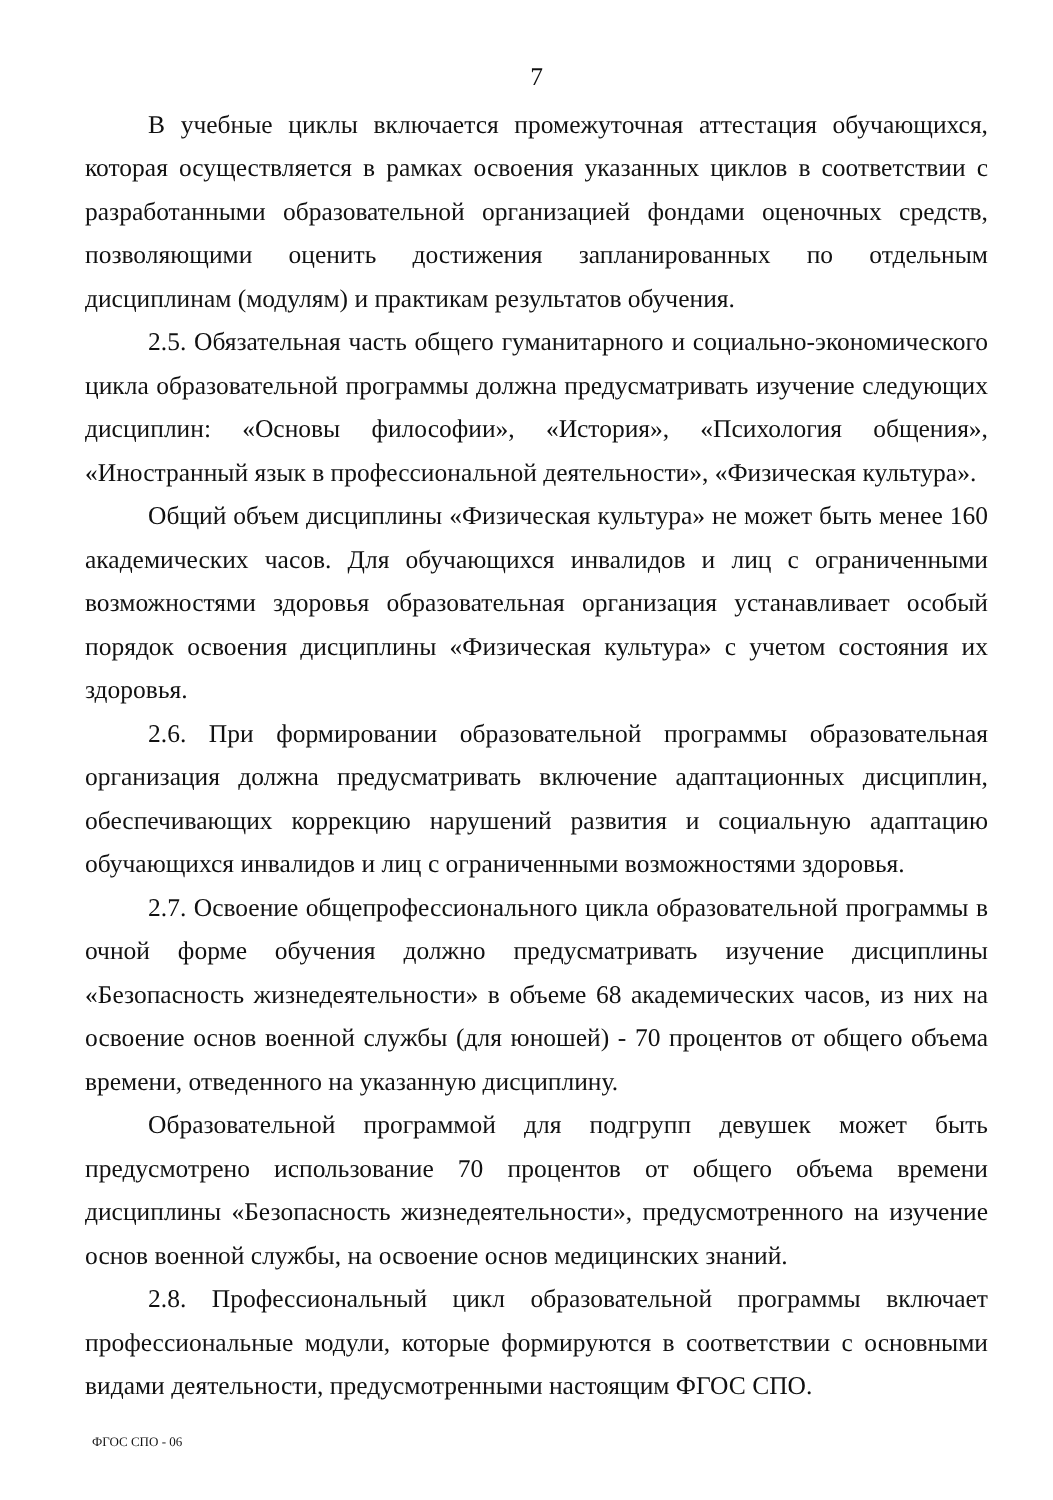7
В учебные циклы включается промежуточная аттестация обучающихся, которая осуществляется в рамках освоения указанных циклов в соответствии с разработанными образовательной организацией фондами оценочных средств, позволяющими оценить достижения запланированных по отдельным дисциплинам (модулям) и практикам результатов обучения.
2.5. Обязательная часть общего гуманитарного и социально-экономического цикла образовательной программы должна предусматривать изучение следующих дисциплин: «Основы философии», «История», «Психология общения», «Иностранный язык в профессиональной деятельности», «Физическая культура».
Общий объем дисциплины «Физическая культура» не может быть менее 160 академических часов. Для обучающихся инвалидов и лиц с ограниченными возможностями здоровья образовательная организация устанавливает особый порядок освоения дисциплины «Физическая культура» с учетом состояния их здоровья.
2.6. При формировании образовательной программы образовательная организация должна предусматривать включение адаптационных дисциплин, обеспечивающих коррекцию нарушений развития и социальную адаптацию обучающихся инвалидов и лиц с ограниченными возможностями здоровья.
2.7. Освоение общепрофессионального цикла образовательной программы в очной форме обучения должно предусматривать изучение дисциплины «Безопасность жизнедеятельности» в объеме 68 академических часов, из них на освоение основ военной службы (для юношей) - 70 процентов от общего объема времени, отведенного на указанную дисциплину.
Образовательной программой для подгрупп девушек может быть предусмотрено использование 70 процентов от общего объема времени дисциплины «Безопасность жизнедеятельности», предусмотренного на изучение основ военной службы, на освоение основ медицинских знаний.
2.8. Профессиональный цикл образовательной программы включает профессиональные модули, которые формируются в соответствии с основными видами деятельности, предусмотренными настоящим ФГОС СПО.
ФГОС СПО - 06